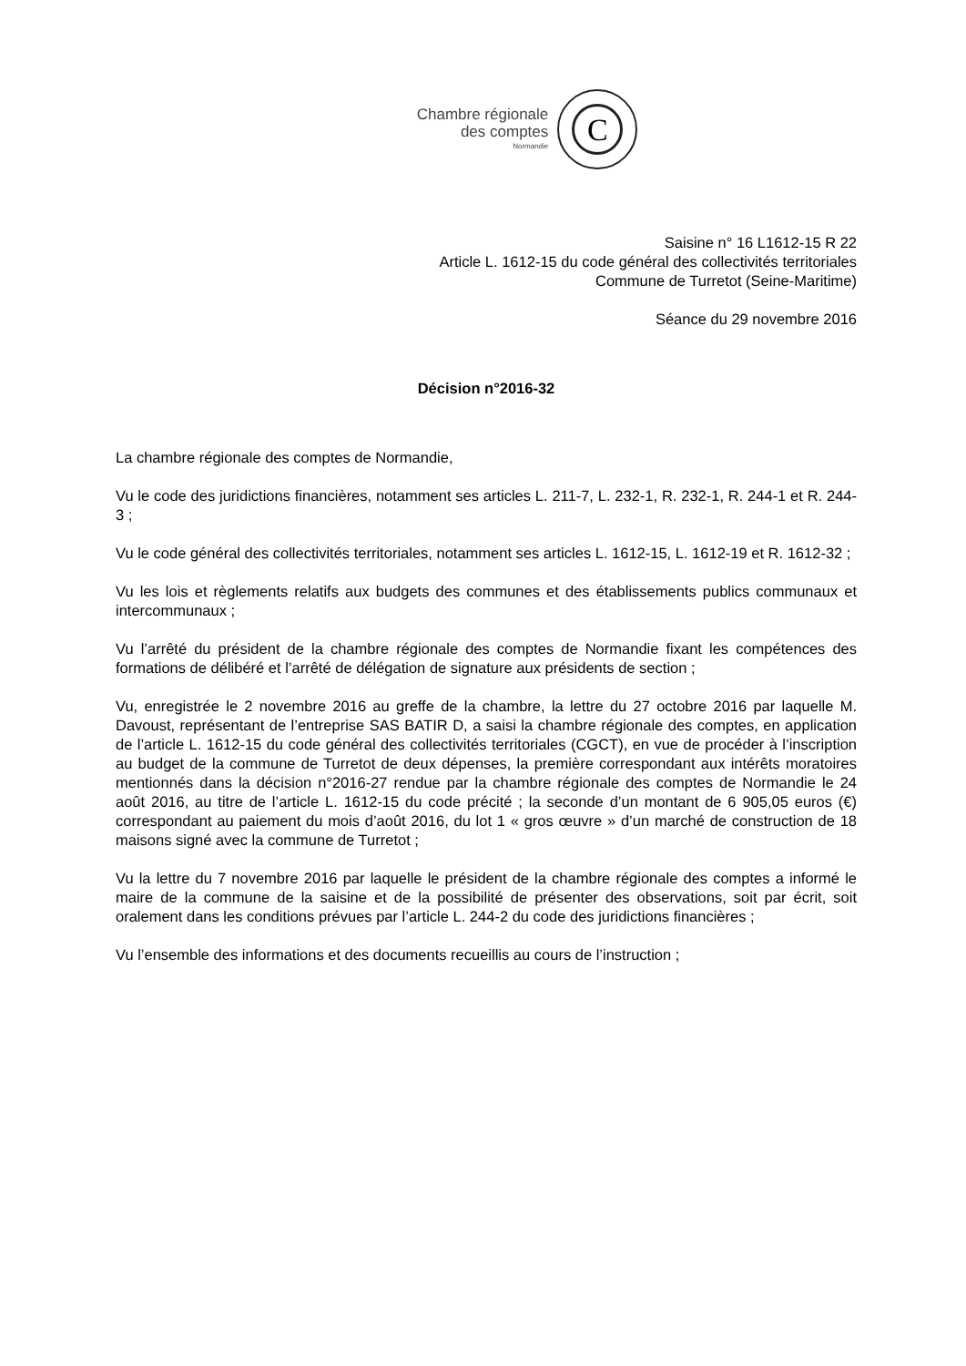Chambre régionale
des comptes
Normandie
C
Saisine n° 16 L1612-15 R 22
Article L. 1612-15 du code général des collectivités territoriales
Commune de Turretot (Seine-Maritime)
Séance du 29 novembre 2016
Décision n°2016-32
La chambre régionale des comptes de Normandie,
Vu le code des juridictions financières, notamment ses articles L. 211-7, L. 232-1, R. 232-1, R. 244-1 et R. 244-3 ;
Vu le code général des collectivités territoriales, notamment ses articles L. 1612-15, L. 1612-19 et R. 1612-32 ;
Vu les lois et règlements relatifs aux budgets des communes et des établissements publics communaux et intercommunaux ;
Vu l’arrêté du président de la chambre régionale des comptes de Normandie fixant les compétences des formations de délibéré et l’arrêté de délégation de signature aux présidents de section ;
Vu, enregistrée le 2 novembre 2016 au greffe de la chambre, la lettre du 27 octobre 2016 par laquelle M. Davoust, représentant de l’entreprise SAS BATIR D, a saisi la chambre régionale des comptes, en application de l’article L. 1612-15 du code général des collectivités territoriales (CGCT), en vue de procéder à l’inscription au budget de la commune de Turretot de deux dépenses, la première correspondant aux intérêts moratoires mentionnés dans la décision n°2016-27 rendue par la chambre régionale des comptes de Normandie le 24 août 2016, au titre de l’article L. 1612-15 du code précité ; la seconde d’un montant de 6 905,05 euros (€) correspondant au paiement du mois d’août 2016, du lot 1 « gros œuvre » d’un marché de construction de 18 maisons signé avec la commune de Turretot ;
Vu la lettre du 7 novembre 2016 par laquelle le président de la chambre régionale des comptes a informé le maire de la commune de la saisine et de la possibilité de présenter des observations, soit par écrit, soit oralement dans les conditions prévues par l’article L. 244-2 du code des juridictions financières ;
Vu l’ensemble des informations et des documents recueillis au cours de l’instruction ;